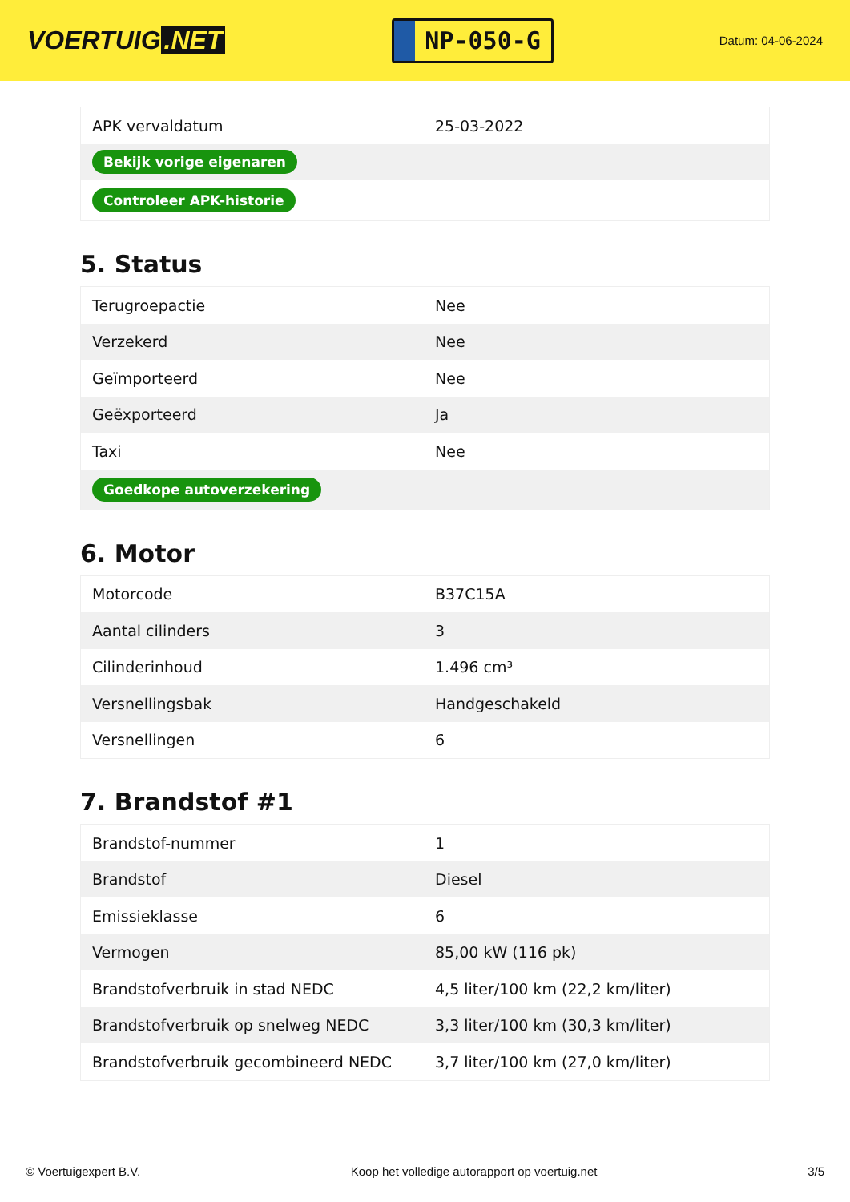VOERTUIG.NET
NP-050-G
Datum: 04-06-2024
| APK vervaldatum | 25-03-2022 |
| Bekijk vorige eigenaren | |
| Controleer APK-historie | |
5. Status
| Terugroepactie | Nee |
| Verzekerd | Nee |
| Geïmporteerd | Nee |
| Geëxporteerd | Ja |
| Taxi | Nee |
| Goedkope autoverzekering | |
6. Motor
| Motorcode | B37C15A |
| Aantal cilinders | 3 |
| Cilinderinhoud | 1.496 cm³ |
| Versnellingsbak | Handgeschakeld |
| Versnellingen | 6 |
7. Brandstof #1
| Brandstof-nummer | 1 |
| Brandstof | Diesel |
| Emissieklasse | 6 |
| Vermogen | 85,00 kW (116 pk) |
| Brandstofverbruik in stad NEDC | 4,5 liter/100 km (22,2 km/liter) |
| Brandstofverbruik op snelweg NEDC | 3,3 liter/100 km (30,3 km/liter) |
| Brandstofverbruik gecombineerd NEDC | 3,7 liter/100 km (27,0 km/liter) |
© Voertuigexpert B.V. Koop het volledige autorapport op voertuig.net 3/5